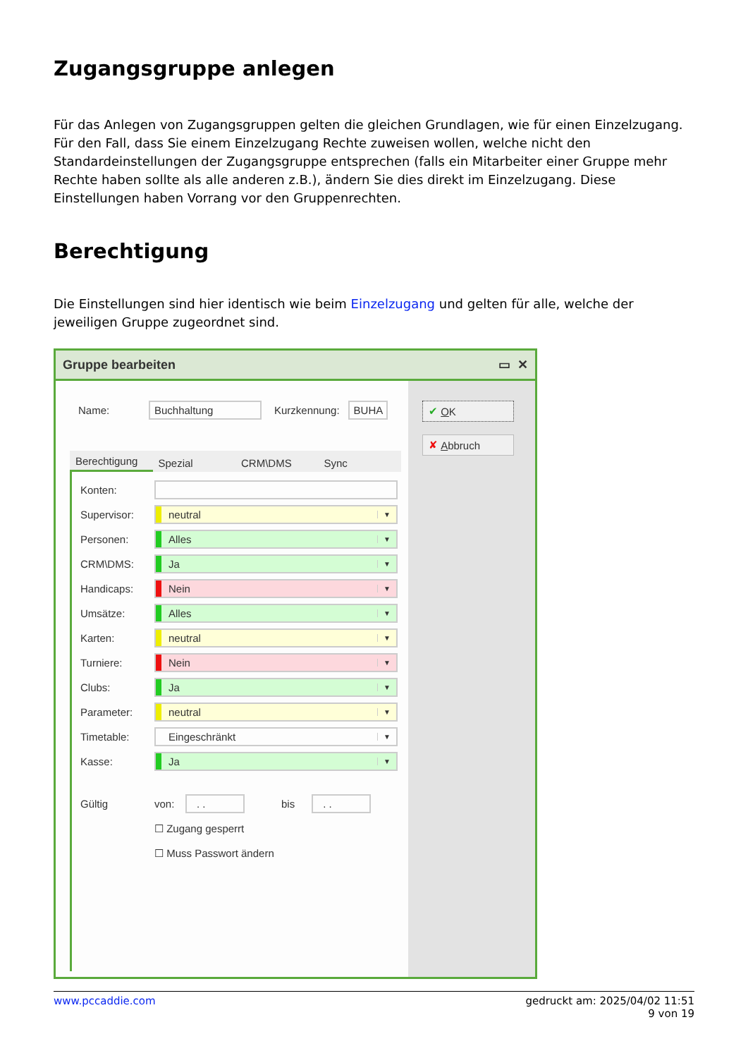Zugangsgruppe anlegen
Für das Anlegen von Zugangsgruppen gelten die gleichen Grundlagen, wie für einen Einzelzugang. Für den Fall, dass Sie einem Einzelzugang Rechte zuweisen wollen, welche nicht den Standardeinstellungen der Zugangsgruppe entsprechen (falls ein Mitarbeiter einer Gruppe mehr Rechte haben sollte als alle anderen z.B.), ändern Sie dies direkt im Einzelzugang. Diese Einstellungen haben Vorrang vor den Gruppenrechten.
Berechtigung
Die Einstellungen sind hier identisch wie beim Einzelzugang und gelten für alle, welche der jeweiligen Gruppe zugeordnet sind.
Gruppe bearbeiten ▭ ✕
Name: Buchhaltung Kurzkennung: BUHA
Berechtigung
Spezial
CRM\DMS
Sync
Konten:
Supervisor: neutral ▼
Personen: Alles ▼
CRM\DMS: Ja ▼
Handicaps: Nein ▼
Umsätze: Alles ▼
Karten: neutral ▼
Turniere: Nein ▼
Clubs: Ja ▼
Parameter: neutral ▼
Timetable: Eingeschränkt ▼
Kasse: Ja ▼
Gültig von:. . bis. .
☐ Zugang gesperrt
☐ Muss Passwort ändern
✔ O K
✘ A bbruch
www.pccaddie.com gedruckt am: 2025/04/02 11:51
9 von 19